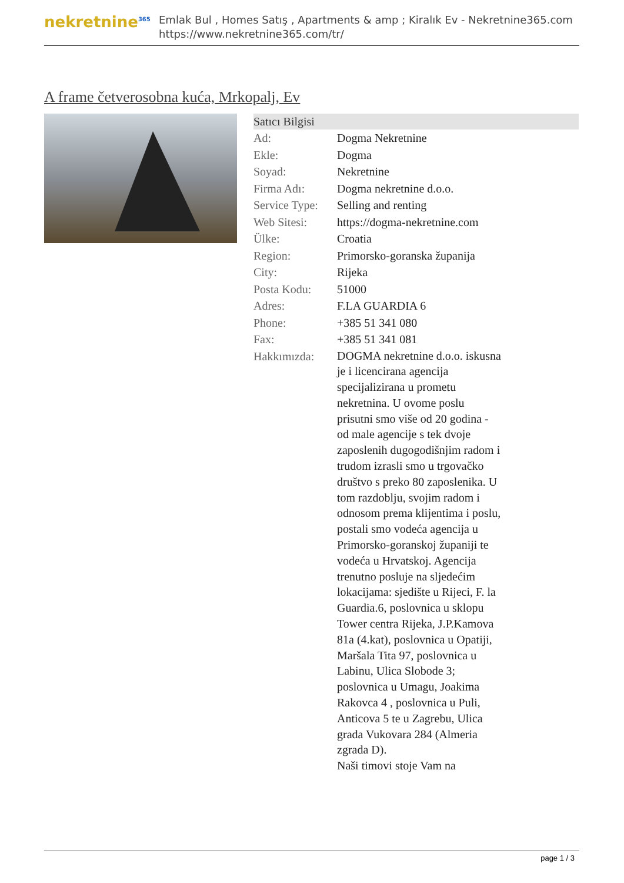nekretnine<sup>365</sup>
Emlak Bul , Homes Satış , Apartments & amp ; Kiralık Ev - Nekretnine365.com
https://www.nekretnine365.com/tr/
A frame četverosobna kuća, Mrkopalj, Ev
Satıcı Bilgisi
| Ad: | Dogma Nekretnine |
| Ekle: | Dogma |
| Soyad: | Nekretnine |
| Firma Adı: | Dogma nekretnine d.o.o. |
| Service Type: | Selling and renting |
| Web Sitesi: | https://dogma-nekretnine.com |
| Ülke: | Croatia |
| Region: | Primorsko-goranska županija |
| City: | Rijeka |
| Posta Kodu: | 51000 |
| Adres: | F.LA GUARDIA 6 |
| Phone: | +385 51 341 080 |
| Fax: | +385 51 341 081 |
| Hakkımızda: | DOGMA nekretnine d.o.o. iskusna je i licencirana agencija specijalizirana u prometu nekretnina. U ovome poslu prisutni smo više od 20 godina - od male agencije s tek dvoje zaposlenih dugogodišnjim radom i trudom izrasli smo u trgovačko društvo s preko 80 zaposlenika. U tom razdoblju, svojim radom i odnosom prema klijentima i poslu, postali smo vodeća agencija u Primorsko-goranskoj županiji te vodeća u Hrvatskoj. Agencija trenutno posluje na sljedećim lokacijama: sjedište u Rijeci, F. la Guardia.6, poslovnica u sklopu Tower centra Rijeka, J.P.Kamova 81a (4.kat), poslovnica u Opatiji, Maršala Tita 97, poslovnica u Labinu, Ulica Slobode 3; poslovnica u Umagu, Joakima Rakovca 4 , poslovnica u Puli, Anticova 5 te u Zagrebu, Ulica grada Vukovara 284 (Almeria zgrada D). Naši timovi stoje Vam na |
page 1 / 3